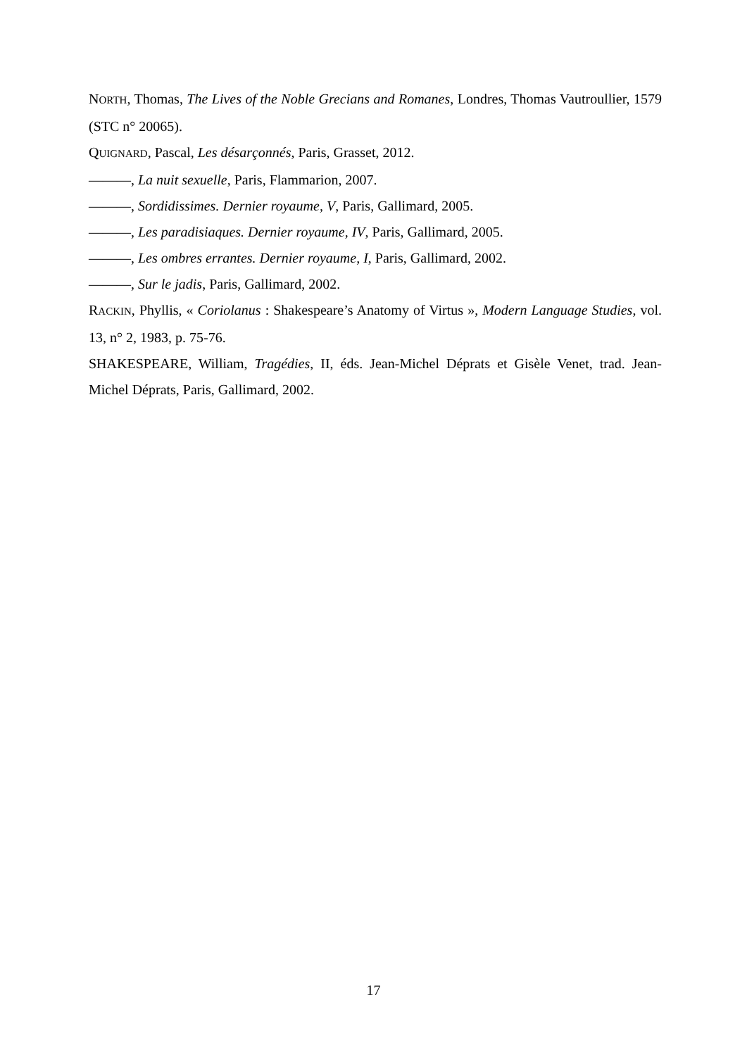NORTH, Thomas, The Lives of the Noble Grecians and Romanes, Londres, Thomas Vautroullier, 1579 (STC n° 20065).
QUIGNARD, Pascal, Les désarçonnés, Paris, Grasset, 2012.
———, La nuit sexuelle, Paris, Flammarion, 2007.
———, Sordidissimes. Dernier royaume, V, Paris, Gallimard, 2005.
———, Les paradisiaques. Dernier royaume, IV, Paris, Gallimard, 2005.
———, Les ombres errantes. Dernier royaume, I, Paris, Gallimard, 2002.
———, Sur le jadis, Paris, Gallimard, 2002.
RACKIN, Phyllis, « Coriolanus : Shakespeare’s Anatomy of Virtus », Modern Language Studies, vol. 13, n° 2, 1983, p. 75-76.
SHAKESPEARE, William, Tragédies, II, éds. Jean-Michel Déprats et Gisèle Venet, trad. Jean-Michel Déprats, Paris, Gallimard, 2002.
17